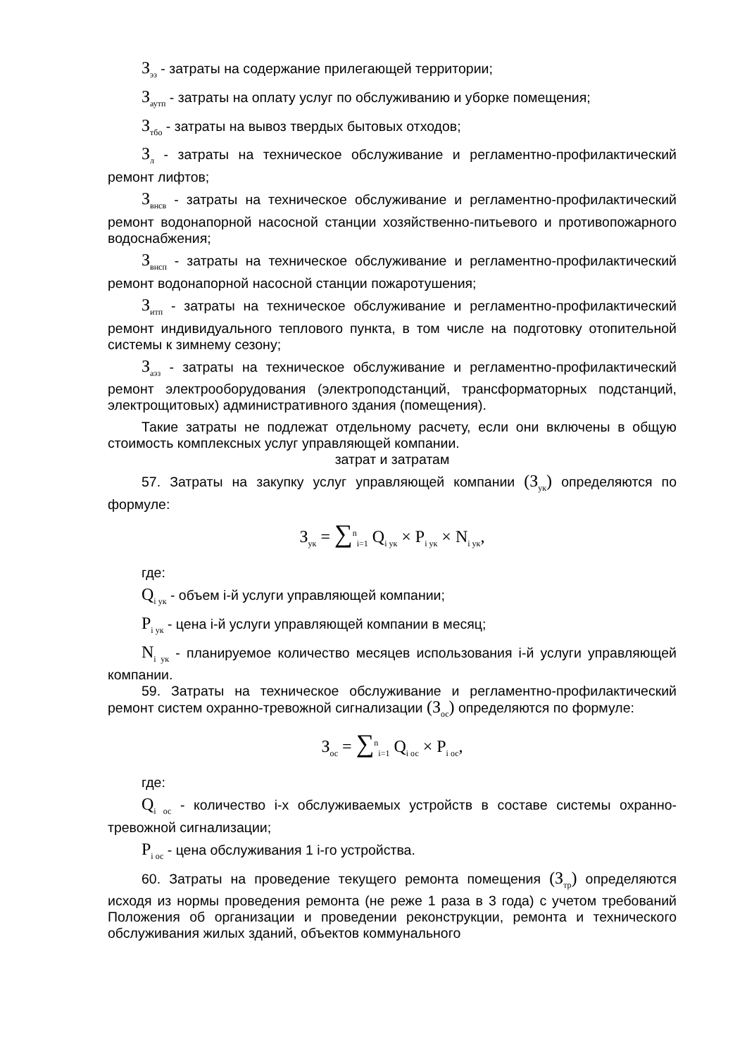З<sub>эз</sub> - затраты на содержание прилегающей территории;
З<sub>аутп</sub> - затраты на оплату услуг по обслуживанию и уборке помещения;
З<sub>тбо</sub> - затраты на вывоз твердых бытовых отходов;
З<sub>л</sub> - затраты на техническое обслуживание и регламентно-профилактический ремонт лифтов;
З<sub>внсв</sub> - затраты на техническое обслуживание и регламентно-профилактический ремонт водонапорной насосной станции хозяйственно-питьевого и противопожарного водоснабжения;
З<sub>внсп</sub> - затраты на техническое обслуживание и регламентно-профилактический ремонт водонапорной насосной станции пожаротушения;
З<sub>итп</sub> - затраты на техническое обслуживание и регламентно-профилактический ремонт индивидуального теплового пункта, в том числе на подготовку отопительной системы к зимнему сезону;
З<sub>аэз</sub> - затраты на техническое обслуживание и регламентно-профилактический ремонт электрооборудования (электроподстанций, трансформаторных подстанций, электрощитовых) административного здания (помещения).
Такие затраты не подлежат отдельному расчету, если они включены в общую стоимость комплексных услуг управляющей компании.
затрат и затратам
57. Затраты на закупку услуг управляющей компании (З<sub>ук</sub>) определяются по формуле:
З<sub>ук</sub> = ∑<sup>n</sup><sub>i=1</sub> Q<sub>i ук</sub> × P<sub>i ук</sub> × N<sub>i ук</sub>,
где:
Q<sub>i ук</sub> - объем i-й услуги управляющей компании;
P<sub>i ук</sub> - цена i-й услуги управляющей компании в месяц;
N<sub>i ук</sub> - планируемое количество месяцев использования i-й услуги управляющей компании.
59. Затраты на техническое обслуживание и регламентно-профилактический ремонт систем охранно-тревожной сигнализации (З<sub>ос</sub>) определяются по формуле:
З<sub>ос</sub> = ∑<sup>n</sup><sub>i=1</sub> Q<sub>i ос</sub> × P<sub>i ос</sub>,
где:
Q<sub>i ос</sub> - количество i-х обслуживаемых устройств в составе системы охранно-тревожной сигнализации;
P<sub>i ос</sub> - цена обслуживания 1 i-го устройства.
60. Затраты на проведение текущего ремонта помещения (З<sub>тр</sub>) определяются исходя из нормы проведения ремонта (не реже 1 раза в 3 года) с учетом требований Положения об организации и проведении реконструкции, ремонта и технического обслуживания жилых зданий, объектов коммунального